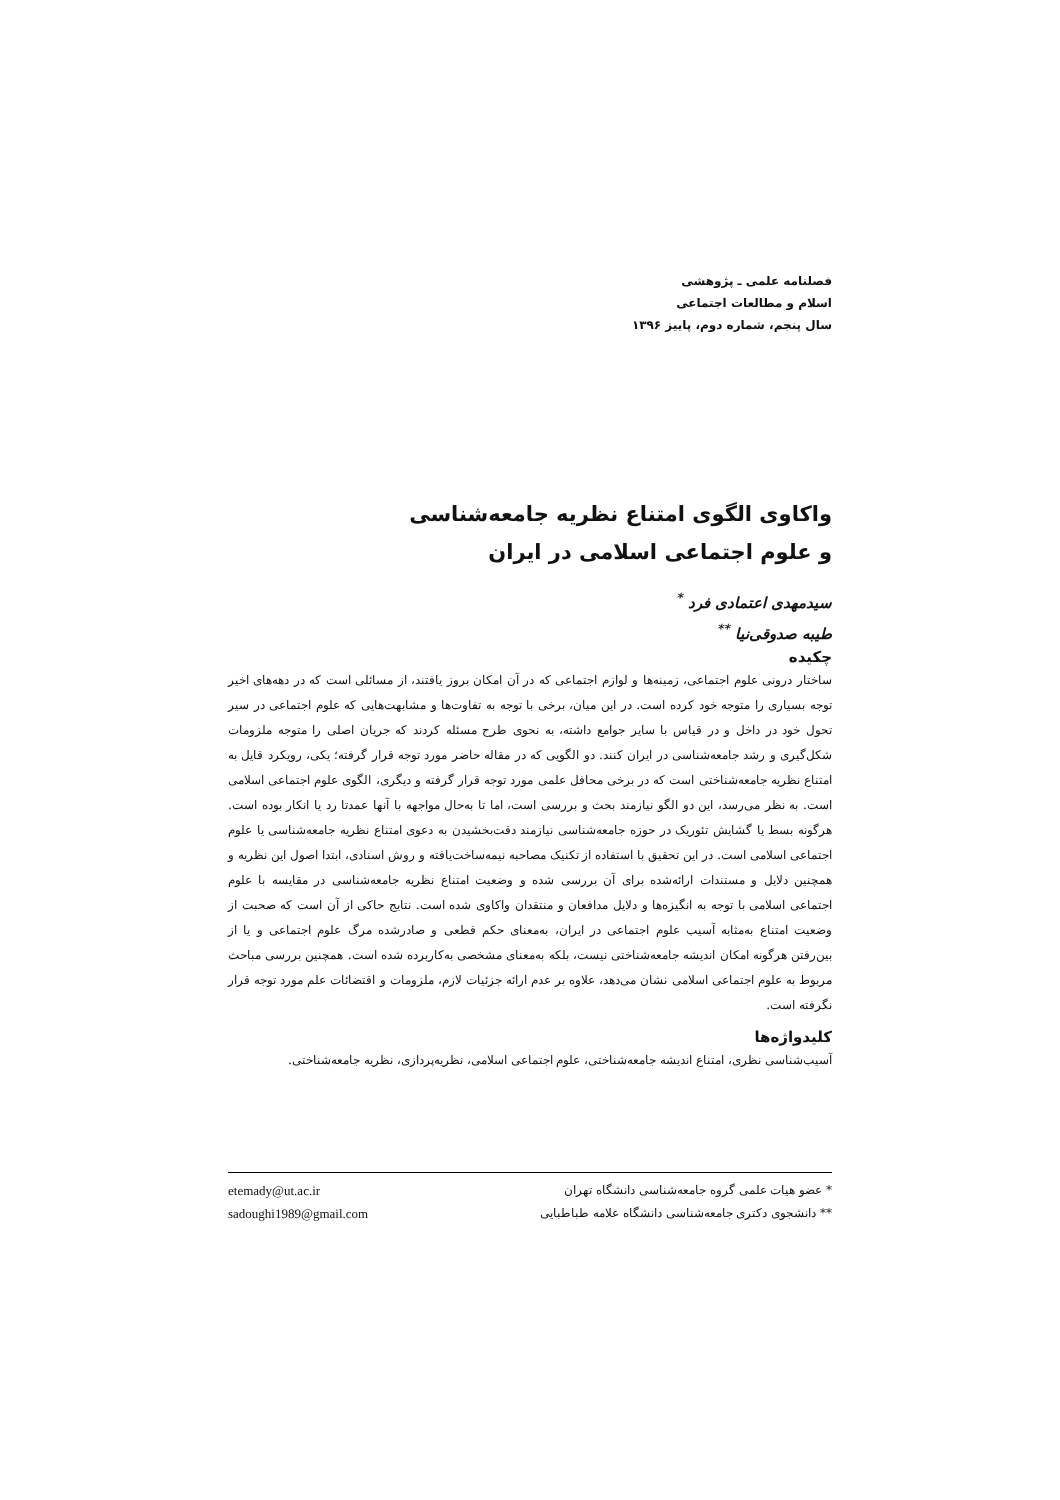فصلنامه علمی ـ پژوهشی
اسلام و مطالعات اجتماعی
سال پنجم، شماره دوم، پاییز ۱۳۹۶
واکاوی الگوی امتناع نظریه جامعه‌شناسی
و علوم اجتماعی اسلامی در ایران
سیدمهدی اعتمادی فرد <sup>*</sup>
طیبه صدوقی‌نیا <sup>**</sup>
چکیده
ساختار درونی علوم اجتماعی، زمینه‌ها و لوازم اجتماعی که در آن امکان بروز یافتند، از مسائلی است که در دهه‌های اخیر توجه بسیاری را متوجه خود کرده است. در این میان، برخی با توجه به تفاوت‌ها و مشابهت‌هایی که علوم اجتماعی در سیر تحول خود در داخل و در قیاس با سایر جوامع داشته، به نحوی طرح مسئله کردند که جریان اصلی را متوجه ملزومات شکل‌گیری و رشد جامعه‌شناسی در ایران کنند. دو الگویی که در مقاله حاضر مورد توجه قرار گرفته؛ یکی، رویکرد قایل به امتناع نظریه جامعه‌شناختی است که در برخی محافل علمی مورد توجه قرار گرفته و دیگری، الگوی علوم اجتماعی اسلامی است. به نظر می‌رسد، این دو الگو نیازمند بحث و بررسی است، اما تا به‌حال مواجهه با آنها عمدتا رد یا انکار بوده است. هرگونه بسط یا گشایش تئوریک در حوزه جامعه‌شناسی نیازمند دقت‌بخشیدن به دعوی امتناع نظریه جامعه‌شناسی یا علوم اجتماعی اسلامی است. در این تحقیق با استفاده از تکنیک مصاحبه نیمه‌ساخت‌یافته و روش اسنادی، ابتدا اصول این نظریه و همچنین دلایل و مستندات ارائه‌شده برای آن بررسی شده و وضعیت امتناع نظریه جامعه‌شناسی در مقایسه با علوم اجتماعی اسلامی با توجه به انگیزه‌ها و دلایل مدافعان و منتقدان واکاوی شده است. نتایج حاکی از آن است که صحبت از وضعیت امتناع به‌مثابه آسیب علوم اجتماعی در ایران، به‌معنای حکم قطعی و صادرشده مرگ علوم اجتماعی و یا از بین‌رفتن هرگونه امکان اندیشه جامعه‌شناختی نیست، بلکه به‌معنای مشخصی به‌کاربرده شده است. همچنین بررسی مباحث مربوط به علوم اجتماعی اسلامی نشان می‌دهد، علاوه بر عدم ارائه جزئیات لازم، ملزومات و اقتضائات علم مورد توجه قرار نگرفته است.
کلیدواژه‌ها
آسیب‌شناسی نظری، امتناع اندیشه جامعه‌شناختی، علوم اجتماعی اسلامی، نظریه‌پردازی، نظریه جامعه‌شناختی.
* عضو هیات علمی گروه جامعه‌شناسی دانشگاه تهران etemady@ut.ac.ir
** دانشجوی دکتری جامعه‌شناسی دانشگاه علامه طباطبایی sadoughi1989@gmail.com